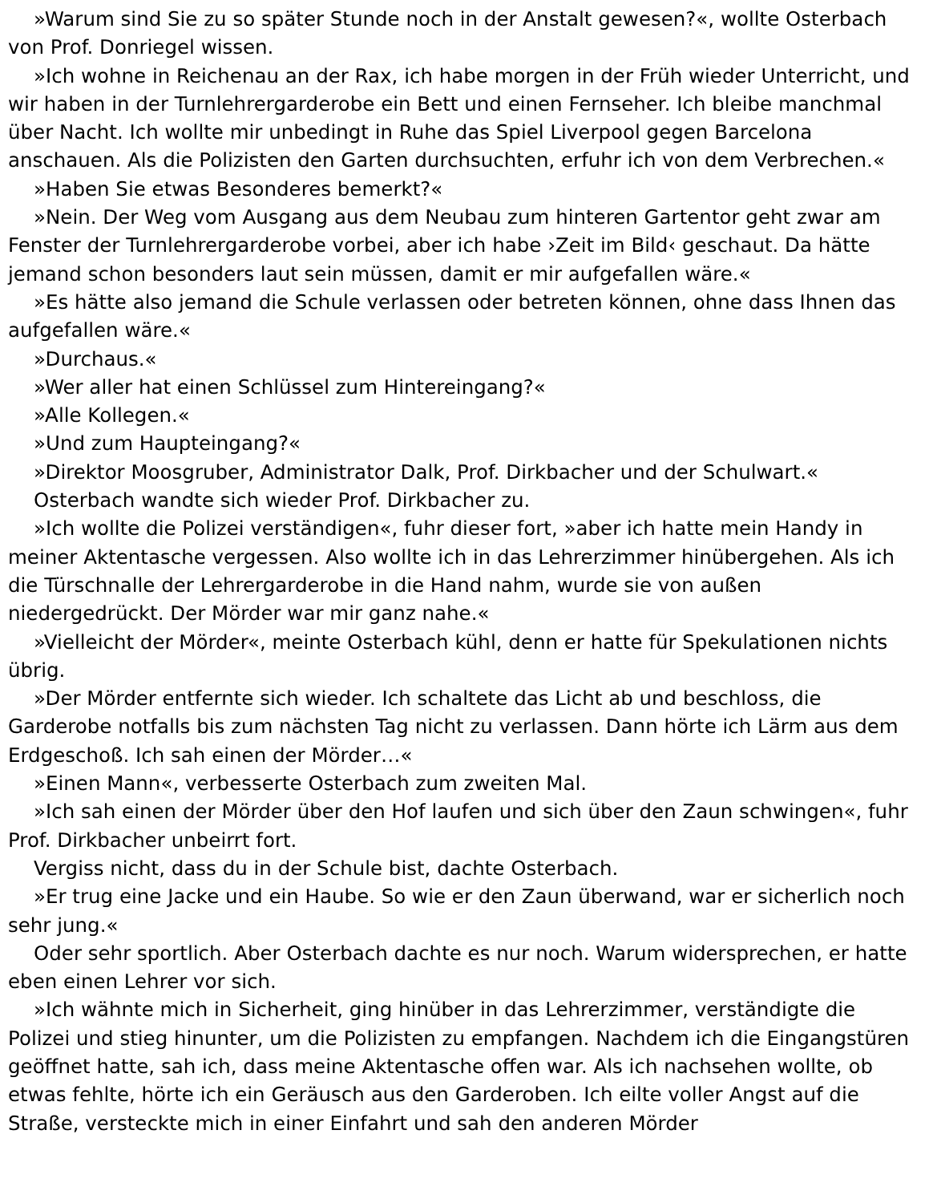»Warum sind Sie zu so später Stunde noch in der Anstalt gewesen?«, wollte Osterbach von Prof. Donriegel wissen.
»Ich wohne in Reichenau an der Rax, ich habe morgen in der Früh wieder Unterricht, und wir haben in der Turnlehrergarderobe ein Bett und einen Fernseher. Ich bleibe manchmal über Nacht. Ich wollte mir unbedingt in Ruhe das Spiel Liverpool gegen Barcelona anschauen. Als die Polizisten den Garten durchsuchten, erfuhr ich von dem Verbrechen.«
»Haben Sie etwas Besonderes bemerkt?«
»Nein. Der Weg vom Ausgang aus dem Neubau zum hinteren Gartentor geht zwar am Fenster der Turnlehrergarderobe vorbei, aber ich habe ›Zeit im Bild‹ geschaut. Da hätte jemand schon besonders laut sein müssen, damit er mir aufgefallen wäre.«
»Es hätte also jemand die Schule verlassen oder betreten können, ohne dass Ihnen das aufgefallen wäre.«
»Durchaus.«
»Wer aller hat einen Schlüssel zum Hintereingang?«
»Alle Kollegen.«
»Und zum Haupteingang?«
»Direktor Moosgruber, Administrator Dalk, Prof. Dirkbacher und der Schulwart.«
Osterbach wandte sich wieder Prof. Dirkbacher zu.
»Ich wollte die Polizei verständigen«, fuhr dieser fort, »aber ich hatte mein Handy in meiner Aktentasche vergessen. Also wollte ich in das Lehrerzimmer hinübergehen. Als ich die Türschnalle der Lehrergarderobe in die Hand nahm, wurde sie von außen niedergedrückt. Der Mörder war mir ganz nahe.«
»Vielleicht der Mörder«, meinte Osterbach kühl, denn er hatte für Spekulationen nichts übrig.
»Der Mörder entfernte sich wieder. Ich schaltete das Licht ab und beschloss, die Garderobe notfalls bis zum nächsten Tag nicht zu verlassen. Dann hörte ich Lärm aus dem Erdgeschoß. Ich sah einen der Mörder…«
»Einen Mann«, verbesserte Osterbach zum zweiten Mal.
»Ich sah einen der Mörder über den Hof laufen und sich über den Zaun schwingen«, fuhr Prof. Dirkbacher unbeirrt fort.
Vergiss nicht, dass du in der Schule bist, dachte Osterbach.
»Er trug eine Jacke und ein Haube. So wie er den Zaun überwand, war er sicherlich noch sehr jung.«
Oder sehr sportlich. Aber Osterbach dachte es nur noch. Warum widersprechen, er hatte eben einen Lehrer vor sich.
»Ich wähnte mich in Sicherheit, ging hinüber in das Lehrerzimmer, verständigte die Polizei und stieg hinunter, um die Polizisten zu empfangen. Nachdem ich die Eingangstüren geöffnet hatte, sah ich, dass meine Aktentasche offen war. Als ich nachsehen wollte, ob etwas fehlte, hörte ich ein Geräusch aus den Garderoben. Ich eilte voller Angst auf die Straße, versteckte mich in einer Einfahrt und sah den anderen Mörder